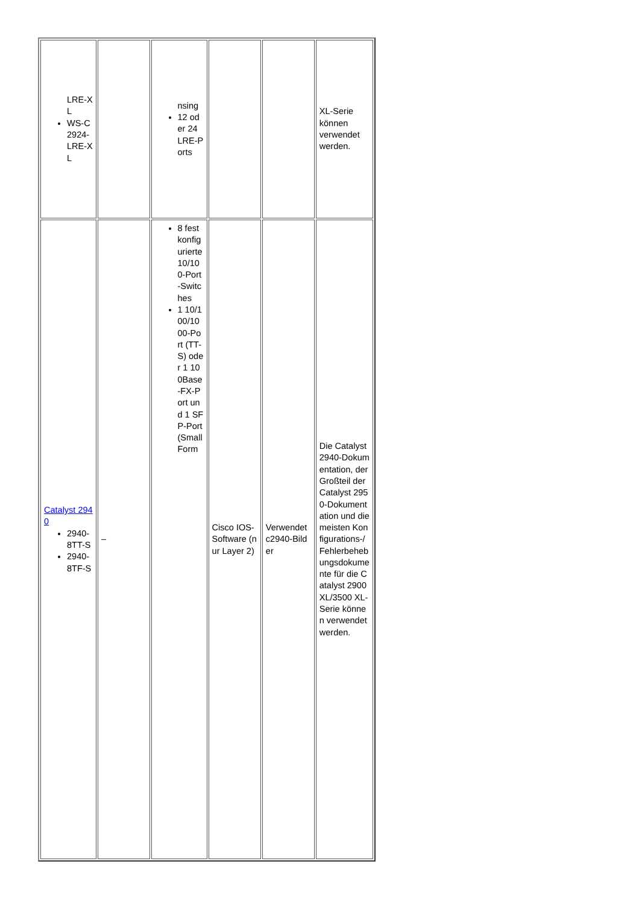| LRE-XL WS-C2924-LRE-XL | | nsing 12 oder 24 LRE-Ports | | | XL-Serie können verwendet werden. |
| Catalyst 2940 2940-8TT-S 2940-8TF-S | – | 8 fest konfigurierte 10/100-Port-Switches 1 10/100/1000-Port (TT-S) oder 1 100Base-FX-Port und 1 SFP-Port (Small Form | Cisco IOS-Software (nur Layer 2) | Verwendet c2940-Bilder | Die Catalyst 2940-Dokumentation, der Großteil der Catalyst 2950-Dokumentation und die meisten Konfigurations-/Fehlerbehebungsdokumente für die Catalyst 2900 XL/3500 XL-Serie können verwendet werden. |